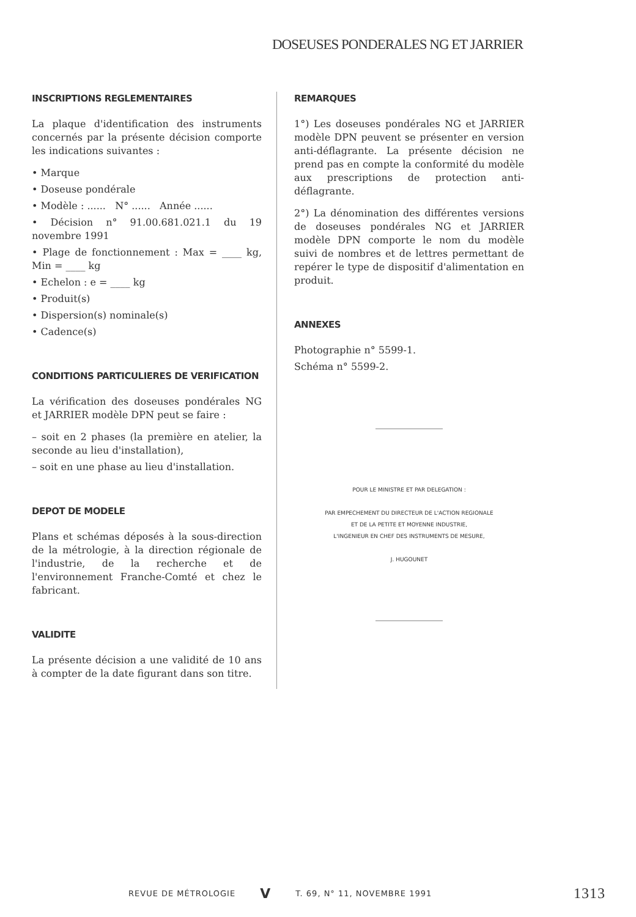DOSEUSES PONDERALES NG ET JARRIER
INSCRIPTIONS REGLEMENTAIRES
La plaque d'identification des instruments concernés par la présente décision comporte les indications suivantes :
• Marque
• Doseuse pondérale
• Modèle : ...... N° ...... Année ......
• Décision n° 91.00.681.021.1 du 19 novembre 1991
• Plage de fonctionnement : Max = ____ kg, Min = ____ kg
• Echelon : e = ____ kg
• Produit(s)
• Dispersion(s) nominale(s)
• Cadence(s)
CONDITIONS PARTICULIERES DE VERIFICATION
La vérification des doseuses pondérales NG et JARRIER modèle DPN peut se faire :
– soit en 2 phases (la première en atelier, la seconde au lieu d'installation),
– soit en une phase au lieu d'installation.
DEPOT DE MODELE
Plans et schémas déposés à la sous-direction de la métrologie, à la direction régionale de l'industrie, de la recherche et de l'environnement Franche-Comté et chez le fabricant.
VALIDITE
La présente décision a une validité de 10 ans à compter de la date figurant dans son titre.
REMARQUES
1°) Les doseuses pondérales NG et JARRIER modèle DPN peuvent se présenter en version anti-déflagrante. La présente décision ne prend pas en compte la conformité du modèle aux prescriptions de protection anti-déflagrante.
2°) La dénomination des différentes versions de doseuses pondérales NG et JARRIER modèle DPN comporte le nom du modèle suivi de nombres et de lettres permettant de repérer le type de dispositif d'alimentation en produit.
ANNEXES
Photographie n° 5599-1.
Schéma n° 5599-2.
POUR LE MINISTRE ET PAR DELEGATION :
PAR EMPECHEMENT DU DIRECTEUR DE L'ACTION REGIONALE
ET DE LA PETITE ET MOYENNE INDUSTRIE,
L'INGENIEUR EN CHEF DES INSTRUMENTS DE MESURE,
J. HUGOUNET
REVUE DE MÉTROLOGIE V T. 69, N° 11, NOVEMBRE 1991 1313